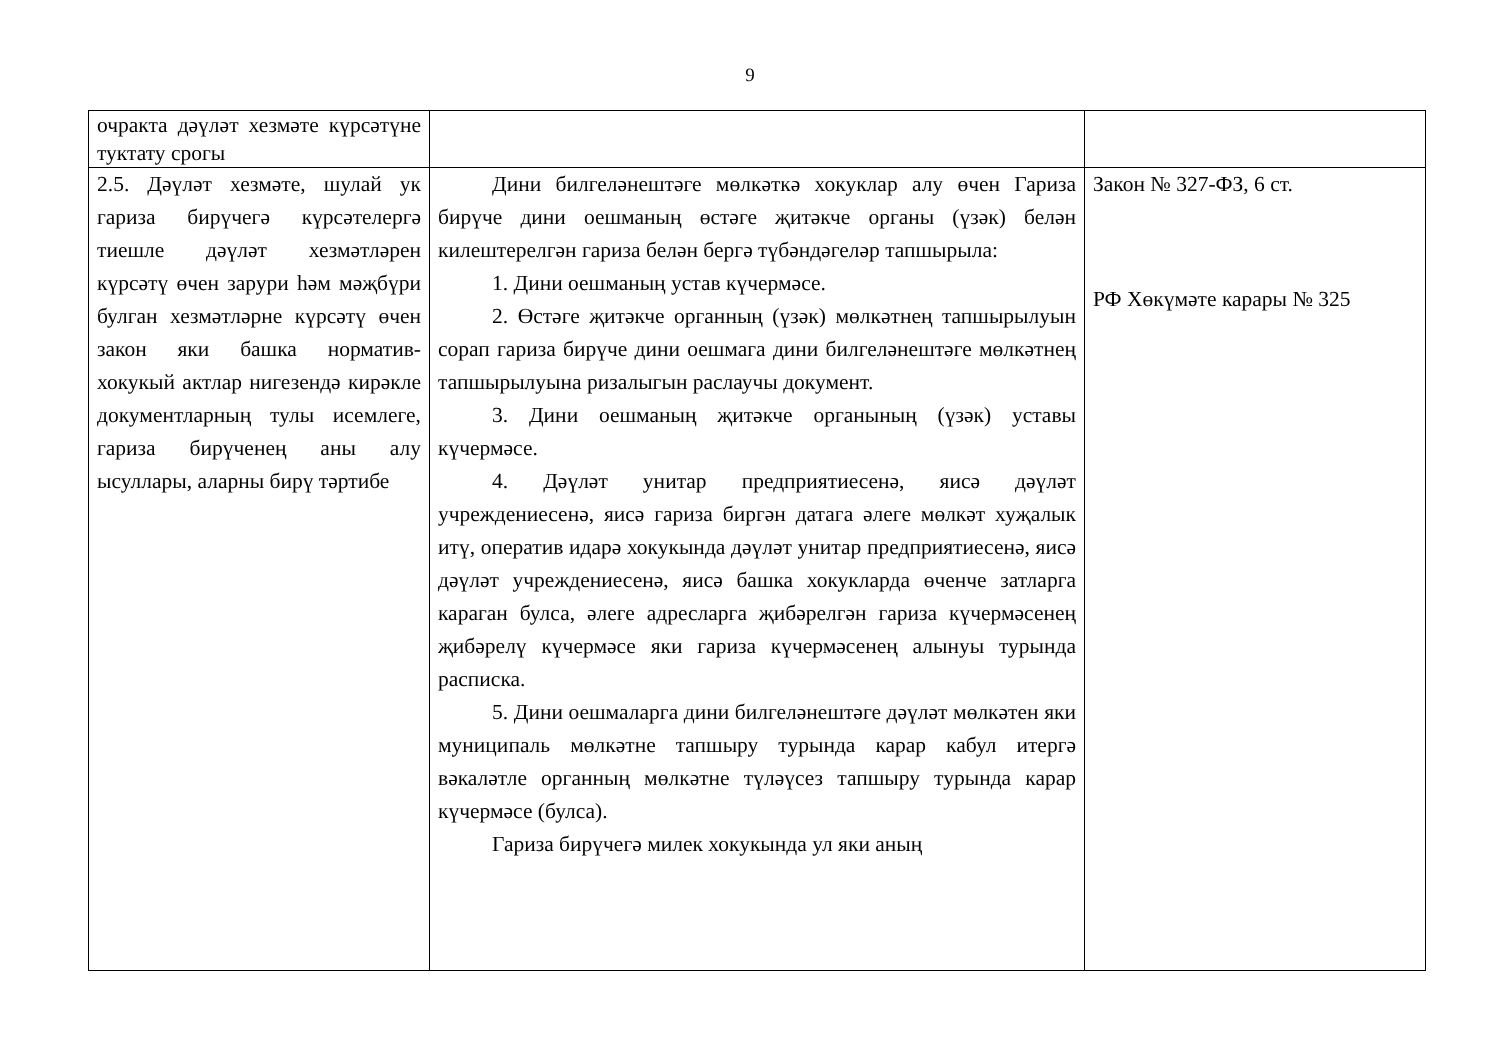9
| очракта дәүләт хезмәте күрсәтүне туктату срогы | | |
| 2.5. Дәүләт хезмәте, шулай ук гариза бирүчегә күрсәтелергә тиешле дәүләт хезмәтләрен күрсәтү өчен зарури һәм мәҗбүри булган хезмәтләрне күрсәтү өчен закон яки башка норматив-хокукый актлар нигезендә кирәкле документларның тулы исемлеге, гариза бирүченең аны алу ысуллары, аларны бирү тәртибе | Дини билгеләнештәге мөлкәткә хокуклар алу өчен Гариза бирүче дини оешманың өстәге җитәкче органы (үзәк) белән килештерелгән гариза белән бергә түбәндәгеләр тапшырыла: 1. Дини оешманың устав күчермәсе. 2. Өстәге җитәкче органның (үзәк) мөлкәтнең тапшырылуын сорап гариза бирүче дини оешмага дини билгеләнештәге мөлкәтнең тапшырылуына ризалыгын раслаучы документ. 3. Дини оешманың җитәкче органының (үзәк) уставы күчермәсе. 4. Дәүләт унитар предприятиесенә, яисә дәүләт учреждениесенә, яисә гариза биргән датага әлеге мөлкәт хуҗалык итү, оператив идарә хокукында дәүләт унитар предприятиесенә, яисә дәүләт учреждениесенә, яисә башка хокукларда өченче затларга караган булса, әлеге адресларга җибәрелгән гариза күчермәсенең җибәрелү күчермәсе яки гариза күчермәсенең алынуы турында расписка. 5. Дини оешмаларга дини билгеләнештәге дәүләт мөлкәтен яки муниципаль мөлкәтне тапшыру турында карар кабул итергә вәкаләтле органның мөлкәтне түләүсез тапшыру турында карар күчермәсе (булса). Гариза бирүчегә милек хокукында ул яки аның | Закон № 327-ФЗ, 6 ст. РФ Хөкүмәте карары № 325 |